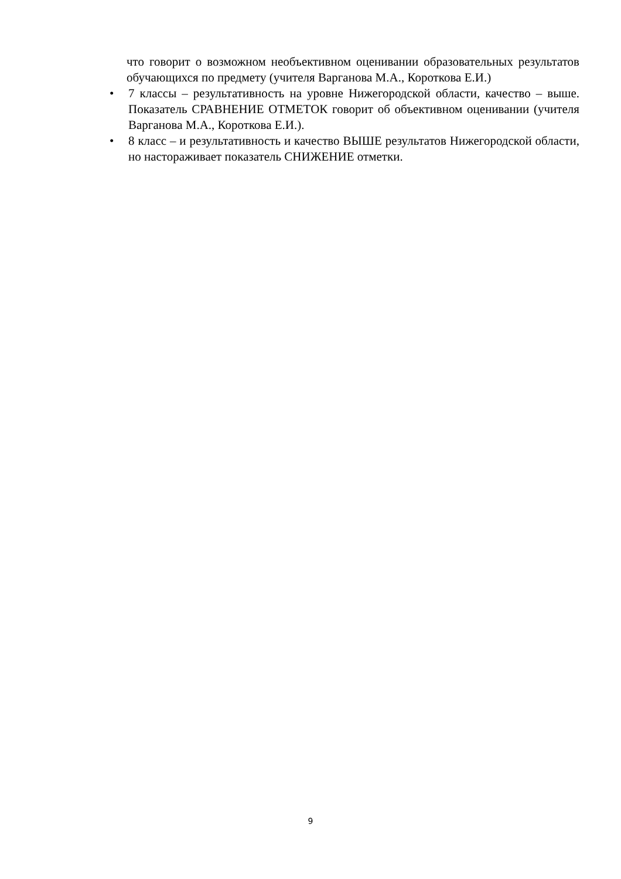что говорит о возможном необъективном оценивании образовательных результатов обучающихся по предмету (учителя Варганова М.А., Короткова Е.И.)
• 7 классы – результативность на уровне Нижегородской области, качество – выше. Показатель СРАВНЕНИЕ ОТМЕТОК говорит об объективном оценивании (учителя Варганова М.А., Короткова Е.И.).
• 8 класс – и результативность и качество ВЫШЕ результатов Нижегородской области, но настораживает показатель СНИЖЕНИЕ отметки.
9